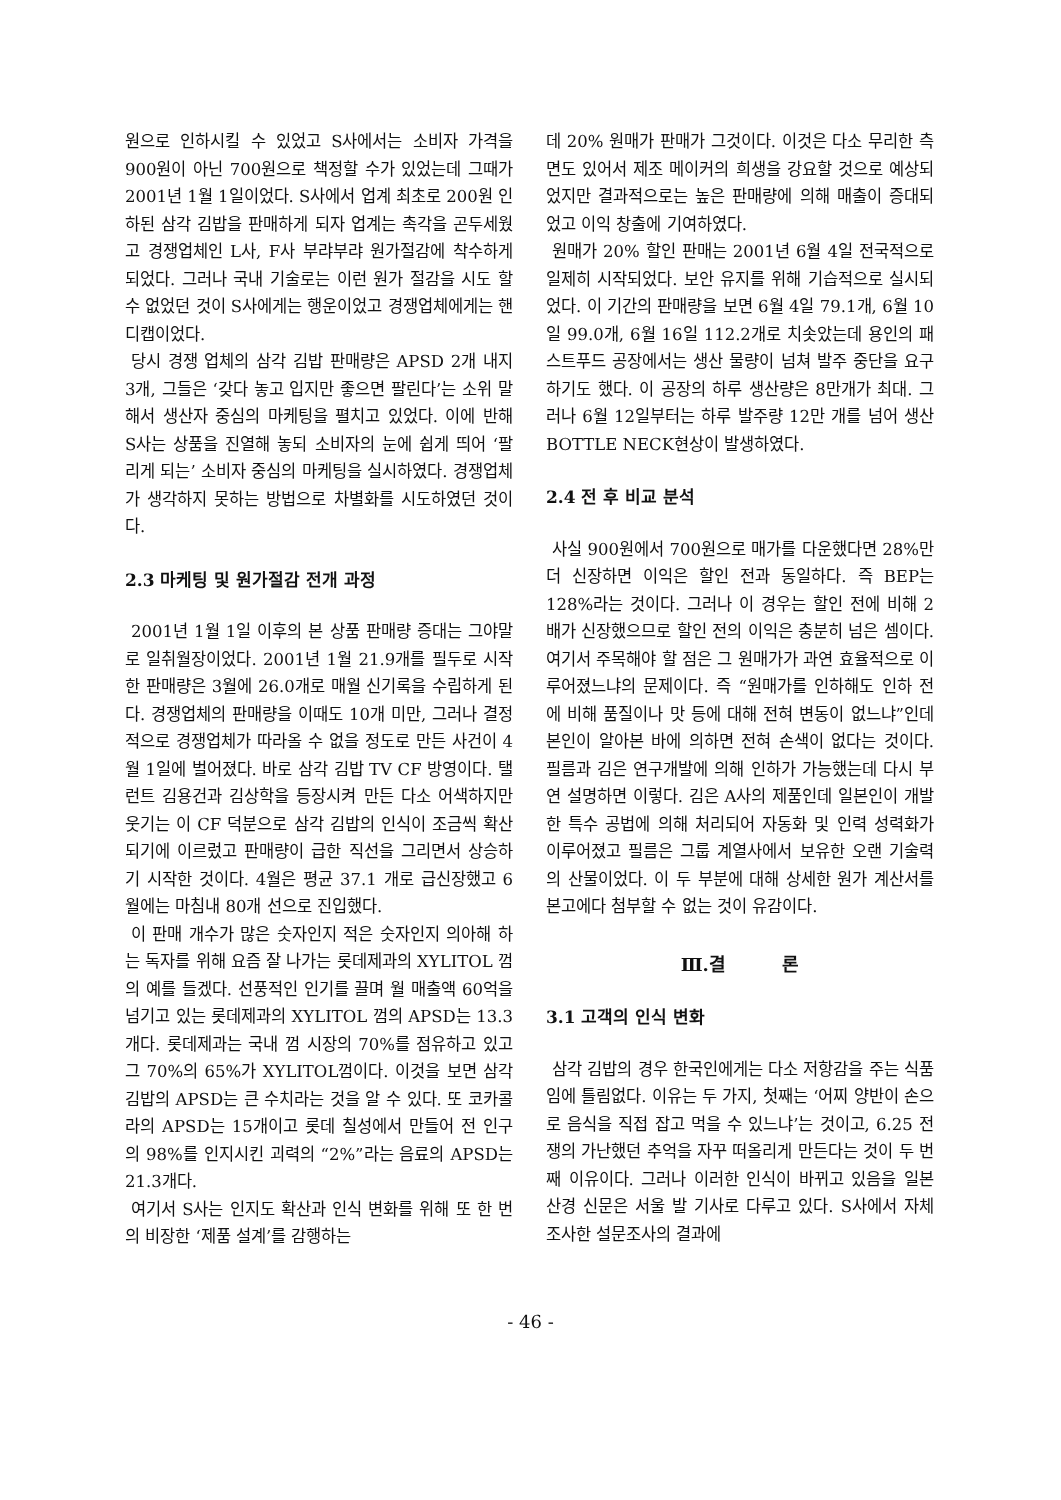원으로 인하시킬 수 있었고 S사에서는 소비자 가격을 900원이 아닌 700원으로 책정할 수가 있었는데 그때가 2001년 1월 1일이었다. S사에서 업계 최초로 200원 인하된 삼각 김밥을 판매하게 되자 업계는 촉각을 곤두세웠고 경쟁업체인 L사, F사 부랴부랴 원가절감에 착수하게 되었다. 그러나 국내 기술로는 이런 원가 절감을 시도 할 수 없었던 것이 S사에게는 행운이었고 경쟁업체에게는 핸디캡이었다.
당시 경쟁 업체의 삼각 김밥 판매량은 APSD 2개 내지 3개, 그들은 ‘갖다 놓고 입지만 좋으면 팔린다’는 소위 말해서 생산자 중심의 마케팅을 펼치고 있었다. 이에 반해 S사는 상품을 진열해 놓되 소비자의 눈에 쉽게 띄어 ‘팔리게 되는’ 소비자 중심의 마케팅을 실시하였다. 경쟁업체가 생각하지 못하는 방법으로 차별화를 시도하였던 것이다.
2.3 마케팅 및 원가절감 전개 과정
2001년 1월 1일 이후의 본 상품 판매량 증대는 그야말로 일취월장이었다. 2001년 1월 21.9개를 필두로 시작한 판매량은 3월에 26.0개로 매월 신기록을 수립하게 된다. 경쟁업체의 판매량을 이때도 10개 미만, 그러나 결정적으로 경쟁업체가 따라올 수 없을 정도로 만든 사건이 4월 1일에 벌어졌다. 바로 삼각 김밥 TV CF 방영이다. 탤런트 김용건과 김상학을 등장시켜 만든 다소 어색하지만 웃기는 이 CF 덕분으로 삼각 김밥의 인식이 조금씩 확산되기에 이르렀고 판매량이 급한 직선을 그리면서 상승하기 시작한 것이다. 4월은 평균 37.1 개로 급신장했고 6월에는 마침내 80개 선으로 진입했다.
이 판매 개수가 많은 숫자인지 적은 숫자인지 의아해 하는 독자를 위해 요즘 잘 나가는 롯데제과의 XYLITOL 껌의 예를 들겠다. 선풍적인 인기를 끌며 월 매출액 60억을 넘기고 있는 롯데제과의 XYLITOL 껌의 APSD는 13.3개다. 롯데제과는 국내 껌 시장의 70%를 점유하고 있고 그 70%의 65%가 XYLITOL껌이다. 이것을 보면 삼각 김밥의 APSD는 큰 수치라는 것을 알 수 있다. 또 코카콜라의 APSD는 15개이고 롯데 칠성에서 만들어 전 인구의 98%를 인지시킨 괴력의 “2%”라는 음료의 APSD는 21.3개다.
여기서 S사는 인지도 확산과 인식 변화를 위해 또 한 번의 비장한 ‘제품 설계’를 감행하는
데 20% 원매가 판매가 그것이다. 이것은 다소 무리한 측면도 있어서 제조 메이커의 희생을 강요할 것으로 예상되었지만 결과적으로는 높은 판매량에 의해 매출이 증대되었고 이익 창출에 기여하였다.
원매가 20% 할인 판매는 2001년 6월 4일 전국적으로 일제히 시작되었다. 보안 유지를 위해 기습적으로 실시되었다. 이 기간의 판매량을 보면 6월 4일 79.1개, 6월 10일 99.0개, 6월 16일 112.2개로 치솟았는데 용인의 패스트푸드 공장에서는 생산 물량이 넘쳐 발주 중단을 요구하기도 했다. 이 공장의 하루 생산량은 8만개가 최대. 그러나 6월 12일부터는 하루 발주량 12만 개를 넘어 생산 BOTTLE NECK현상이 발생하였다.
2.4 전 후 비교 분석
사실 900원에서 700원으로 매가를 다운했다면 28%만 더 신장하면 이익은 할인 전과 동일하다. 즉 BEP는 128%라는 것이다. 그러나 이 경우는 할인 전에 비해 2배가 신장했으므로 할인 전의 이익은 충분히 넘은 셈이다. 여기서 주목해야 할 점은 그 원매가가 과연 효율적으로 이루어졌느냐의 문제이다. 즉 “원매가를 인하해도 인하 전에 비해 품질이나 맛 등에 대해 전혀 변동이 없느냐”인데 본인이 알아본 바에 의하면 전혀 손색이 없다는 것이다. 필름과 김은 연구개발에 의해 인하가 가능했는데 다시 부연 설명하면 이렇다. 김은 A사의 제품인데 일본인이 개발한 특수 공법에 의해 처리되어 자동화 및 인력 성력화가 이루어졌고 필름은 그룹 계열사에서 보유한 오랜 기술력의 산물이었다. 이 두 부분에 대해 상세한 원가 계산서를 본고에다 첨부할 수 없는 것이 유감이다.
Ⅲ.결 론
3.1 고객의 인식 변화
삼각 김밥의 경우 한국인에게는 다소 저항감을 주는 식품임에 틀림없다. 이유는 두 가지, 첫째는 ‘어찌 양반이 손으로 음식을 직접 잡고 먹을 수 있느냐’는 것이고, 6.25 전쟁의 가난했던 추억을 자꾸 떠올리게 만든다는 것이 두 번째 이유이다. 그러나 이러한 인식이 바뀌고 있음을 일본 산경 신문은 서울 발 기사로 다루고 있다. S사에서 자체 조사한 설문조사의 결과에
- 46 -